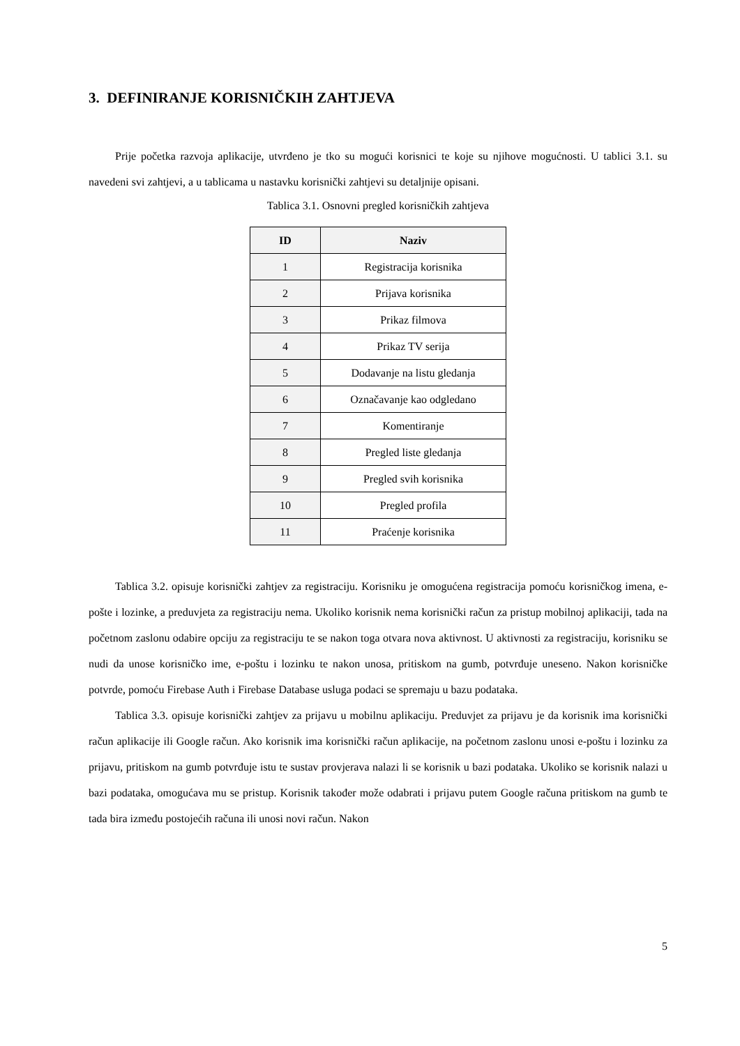3. DEFINIRANJE KORISNIČKIH ZAHTJEVA
Prije početka razvoja aplikacije, utvrđeno je tko su mogući korisnici te koje su njihove mogućnosti. U tablici 3.1. su navedeni svi zahtjevi, a u tablicama u nastavku korisnički zahtjevi su detaljnije opisani.
Tablica 3.1. Osnovni pregled korisničkih zahtjeva
| ID | Naziv |
| --- | --- |
| 1 | Registracija korisnika |
| 2 | Prijava korisnika |
| 3 | Prikaz filmova |
| 4 | Prikaz TV serija |
| 5 | Dodavanje na listu gledanja |
| 6 | Označavanje kao odgledano |
| 7 | Komentiranje |
| 8 | Pregled liste gledanja |
| 9 | Pregled svih korisnika |
| 10 | Pregled profila |
| 11 | Praćenje korisnika |
Tablica 3.2. opisuje korisnički zahtjev za registraciju. Korisniku je omogućena registracija pomoću korisničkog imena, e-pošte i lozinke, a preduvjeta za registraciju nema. Ukoliko korisnik nema korisnički račun za pristup mobilnoj aplikaciji, tada na početnom zaslonu odabire opciju za registraciju te se nakon toga otvara nova aktivnost. U aktivnosti za registraciju, korisniku se nudi da unose korisničko ime, e-poštu i lozinku te nakon unosa, pritiskom na gumb, potvrđuje uneseno. Nakon korisničke potvrde, pomoću Firebase Auth i Firebase Database usluga podaci se spremaju u bazu podataka.
Tablica 3.3. opisuje korisnički zahtjev za prijavu u mobilnu aplikaciju. Preduvjet za prijavu je da korisnik ima korisnički račun aplikacije ili Google račun. Ako korisnik ima korisnički račun aplikacije, na početnom zaslonu unosi e-poštu i lozinku za prijavu, pritiskom na gumb potvrđuje istu te sustav provjerava nalazi li se korisnik u bazi podataka. Ukoliko se korisnik nalazi u bazi podataka, omogućava mu se pristup. Korisnik također može odabrati i prijavu putem Google računa pritiskom na gumb te tada bira između postojećih računa ili unosi novi račun. Nakon
5